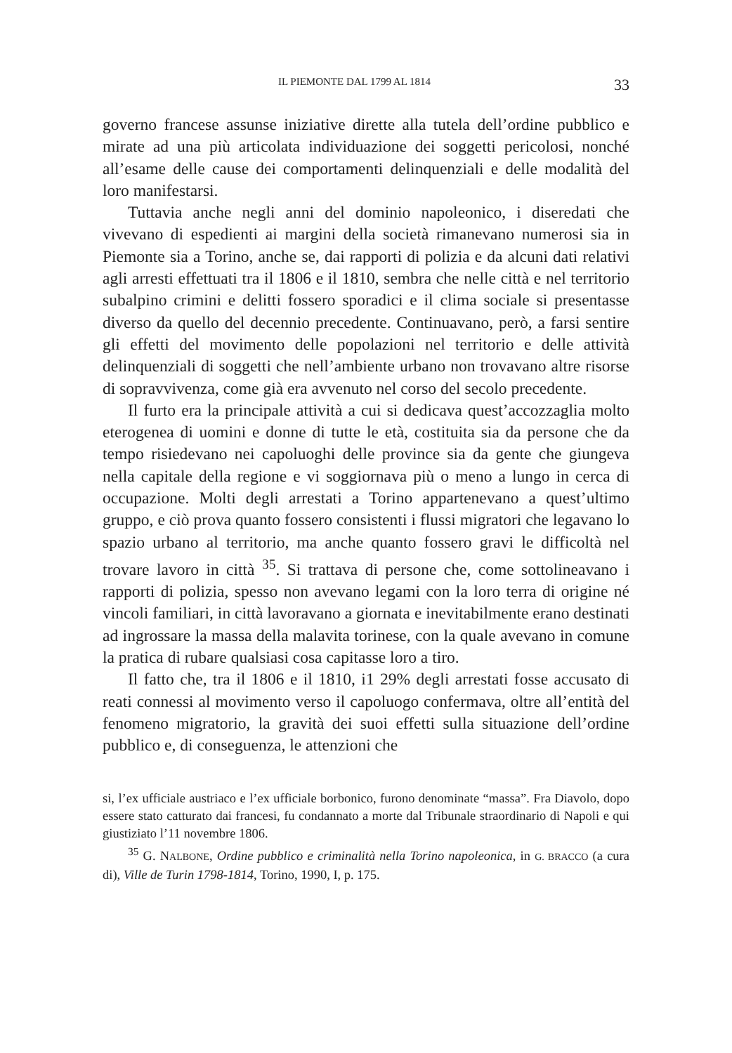IL PIEMONTE DAL 1799 AL 1814 33
governo francese assunse iniziative dirette alla tutela dell’ordine pubblico e mirate ad una più articolata individuazione dei soggetti pericolosi, nonché all’esame delle cause dei comportamenti delinquenziali e delle modalità del loro manifestarsi.
Tuttavia anche negli anni del dominio napoleonico, i diseredati che vivevano di espedienti ai margini della società rimanevano numerosi sia in Piemonte sia a Torino, anche se, dai rapporti di polizia e da alcuni dati relativi agli arresti effettuati tra il 1806 e il 1810, sembra che nelle città e nel territorio subalpino crimini e delitti fossero sporadici e il clima sociale si presentasse diverso da quello del decennio precedente. Continuavano, però, a farsi sentire gli effetti del movimento delle popolazioni nel territorio e delle attività delinquenziali di soggetti che nell’ambiente urbano non trovavano altre risorse di sopravvivenza, come già era avvenuto nel corso del secolo precedente.
Il furto era la principale attività a cui si dedicava quest’accozzaglia molto eterogenea di uomini e donne di tutte le età, costituita sia da persone che da tempo risiedevano nei capoluoghi delle province sia da gente che giungeva nella capitale della regione e vi soggiornava più o meno a lungo in cerca di occupazione. Molti degli arrestati a Torino appartenevano a quest’ultimo gruppo, e ciò prova quanto fossero consistenti i flussi migratori che legavano lo spazio urbano al territorio, ma anche quanto fossero gravi le difficoltà nel trovare lavoro in città <sup>35</sup>. Si trattava di persone che, come sottolineavano i rapporti di polizia, spesso non avevano legami con la loro terra di origine né vincoli familiari, in città lavoravano a giornata e inevitabilmente erano destinati ad ingrossare la massa della malavita torinese, con la quale avevano in comune la pratica di rubare qualsiasi cosa capitasse loro a tiro.
Il fatto che, tra il 1806 e il 1810, i1 29% degli arrestati fosse accusato di reati connessi al movimento verso il capoluogo confermava, oltre all’entità del fenomeno migratorio, la gravità dei suoi effetti sulla situazione dell’ordine pubblico e, di conseguenza, le attenzioni che
si, l’ex ufficiale austriaco e l’ex ufficiale borbonico, furono denominate “massa”. Fra Diavolo, dopo essere stato catturato dai francesi, fu condannato a morte dal Tribunale straordinario di Napoli e qui giustiziato l’11 novembre 1806.
<sup>35</sup> G. NALBONE, Ordine pubblico e criminalità nella Torino napoleonica, in G. BRACCO (a cura di), Ville de Turin 1798-1814, Torino, 1990, I, p. 175.